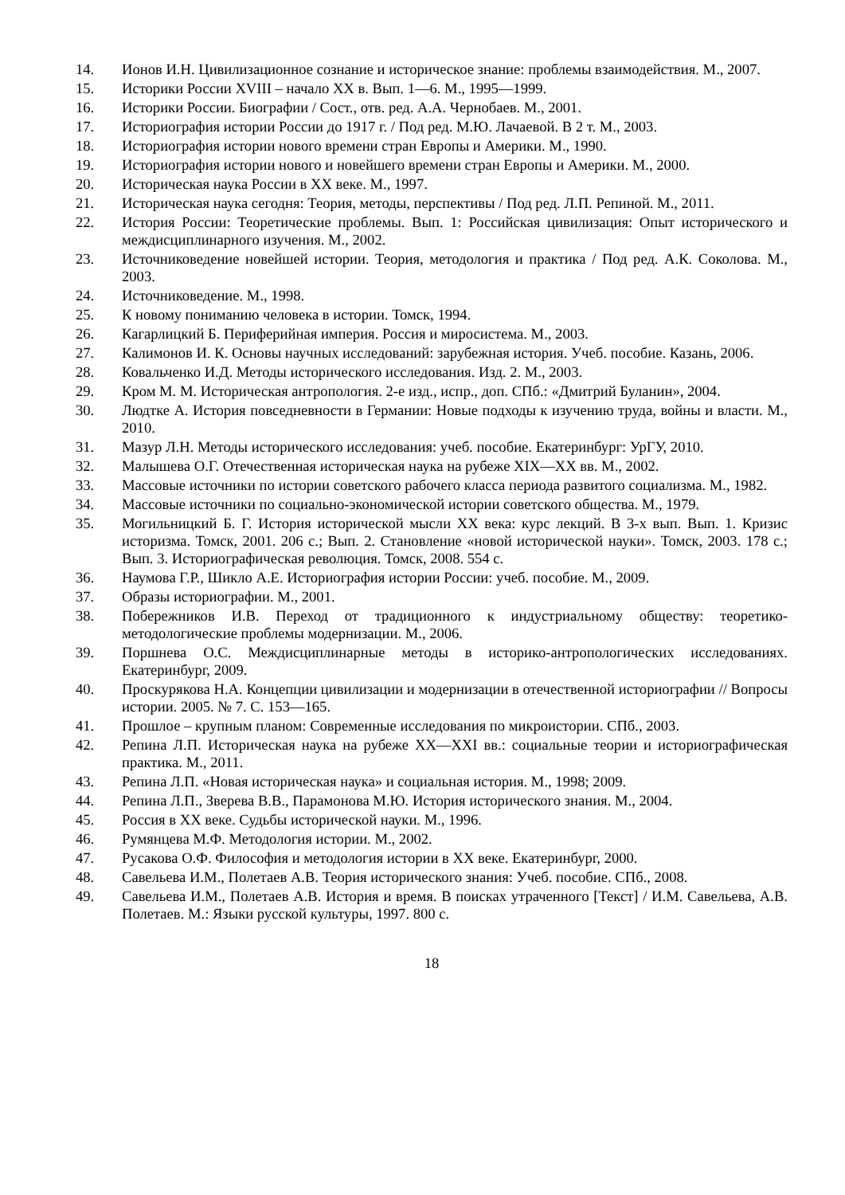14. Ионов И.Н. Цивилизационное сознание и историческое знание: проблемы взаимодействия. М., 2007.
15. Историки России XVIII – начало XX в. Вып. 1—6. М., 1995—1999.
16. Историки России. Биографии / Сост., отв. ред. А.А. Чернобаев. М., 2001.
17. Историография истории России до 1917 г. / Под ред. М.Ю. Лачаевой. В 2 т. М., 2003.
18. Историография истории нового времени стран Европы и Америки. М., 1990.
19. Историография истории нового и новейшего времени стран Европы и Америки. М., 2000.
20. Историческая наука России в XX веке. М., 1997.
21. Историческая наука сегодня: Теория, методы, перспективы / Под ред. Л.П. Репиной. М., 2011.
22. История России: Теоретические проблемы. Вып. 1: Российская цивилизация: Опыт исторического и междисциплинарного изучения. М., 2002.
23. Источниковедение новейшей истории. Теория, методология и практика / Под ред. А.К. Соколова. М., 2003.
24. Источниковедение. М., 1998.
25. К новому пониманию человека в истории. Томск, 1994.
26. Кагарлицкий Б. Периферийная империя. Россия и миросистема. М., 2003.
27. Калимонов И. К. Основы научных исследований: зарубежная история. Учеб. пособие. Казань, 2006.
28. Ковальченко И.Д. Методы исторического исследования. Изд. 2. М., 2003.
29. Кром М. М. Историческая антропология. 2-е изд., испр., доп. СПб.: «Дмитрий Буланин», 2004.
30. Людтке А. История повседневности в Германии: Новые подходы к изучению труда, войны и власти. М., 2010.
31. Мазур Л.Н. Методы исторического исследования: учеб. пособие. Екатеринбург: УрГУ, 2010.
32. Малышева О.Г. Отечественная историческая наука на рубеже XIX—XX вв. М., 2002.
33. Массовые источники по истории советского рабочего класса периода развитого социализма. М., 1982.
34. Массовые источники по социально-экономической истории советского общества. М., 1979.
35. Могильницкий Б. Г. История исторической мысли XX века: курс лекций. В 3-х вып. Вып. 1. Кризис историзма. Томск, 2001. 206 с.; Вып. 2. Становление «новой исторической науки». Томск, 2003. 178 с.; Вып. 3. Историографическая революция. Томск, 2008. 554 с.
36. Наумова Г.Р., Шикло А.Е. Историография истории России: учеб. пособие. М., 2009.
37. Образы историографии. М., 2001.
38. Побережников И.В. Переход от традиционного к индустриальному обществу: теоретико-методологические проблемы модернизации. М., 2006.
39. Поршнева О.С. Междисциплинарные методы в историко-антропологических исследованиях. Екатеринбург, 2009.
40. Проскурякова Н.А. Концепции цивилизации и модернизации в отечественной историографии // Вопросы истории. 2005. № 7. С. 153—165.
41. Прошлое – крупным планом: Современные исследования по микроистории. СПб., 2003.
42. Репина Л.П. Историческая наука на рубеже XX—XXI вв.: социальные теории и историографическая практика. М., 2011.
43. Репина Л.П. «Новая историческая наука» и социальная история. М., 1998; 2009.
44. Репина Л.П., Зверева В.В., Парамонова М.Ю. История исторического знания. М., 2004.
45. Россия в XX веке. Судьбы исторической науки. М., 1996.
46. Румянцева М.Ф. Методология истории. М., 2002.
47. Русакова О.Ф. Философия и методология истории в XX веке. Екатеринбург, 2000.
48. Савельева И.М., Полетаев А.В. Теория исторического знания: Учеб. пособие. СПб., 2008.
49. Савельева И.М., Полетаев А.В. История и время. В поисках утраченного [Текст] / И.М. Савельева, А.В. Полетаев. М.: Языки русской культуры, 1997. 800 с.
18